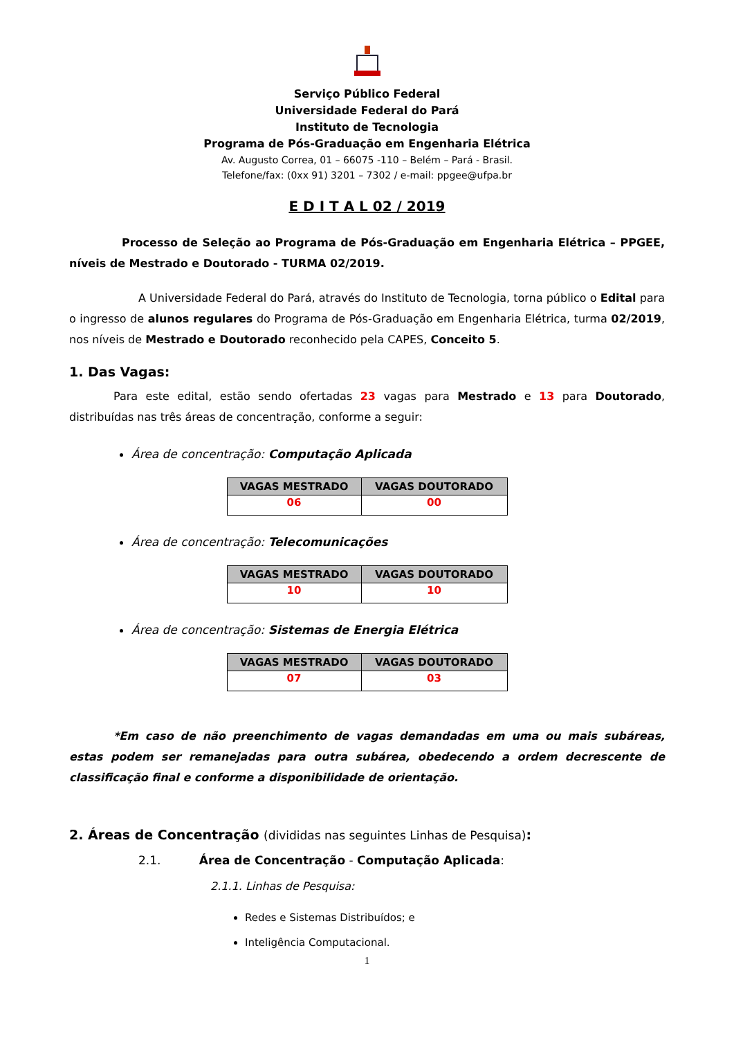Serviço Público Federal
Universidade Federal do Pará
Instituto de Tecnologia
Programa de Pós-Graduação em Engenharia Elétrica
Av. Augusto Correa, 01 – 66075 -110 – Belém – Pará - Brasil.
Telefone/fax: (0xx 91) 3201 – 7302 / e-mail: ppgee@ufpa.br
E D I T A L 02 / 2019
Processo de Seleção ao Programa de Pós-Graduação em Engenharia Elétrica – PPGEE, níveis de Mestrado e Doutorado - TURMA 02/2019.
A Universidade Federal do Pará, através do Instituto de Tecnologia, torna público o Edital para o ingresso de alunos regulares do Programa de Pós-Graduação em Engenharia Elétrica, turma 02/2019, nos níveis de Mestrado e Doutorado reconhecido pela CAPES, Conceito 5.
1. Das Vagas:
Para este edital, estão sendo ofertadas 23 vagas para Mestrado e 13 para Doutorado, distribuídas nas três áreas de concentração, conforme a seguir:
Área de concentração: Computação Aplicada
| VAGAS MESTRADO | VAGAS DOUTORADO |
| --- | --- |
| 06 | 00 |
Área de concentração: Telecomunicações
| VAGAS MESTRADO | VAGAS DOUTORADO |
| --- | --- |
| 10 | 10 |
Área de concentração: Sistemas de Energia Elétrica
| VAGAS MESTRADO | VAGAS DOUTORADO |
| --- | --- |
| 07 | 03 |
*Em caso de não preenchimento de vagas demandadas em uma ou mais subáreas, estas podem ser remanejadas para outra subárea, obedecendo a ordem decrescente de classificação final e conforme a disponibilidade de orientação.
2. Áreas de Concentração (divididas nas seguintes Linhas de Pesquisa):
2.1. Área de Concentração - Computação Aplicada:
2.1.1. Linhas de Pesquisa:
Redes e Sistemas Distribuídos; e
Inteligência Computacional.
1